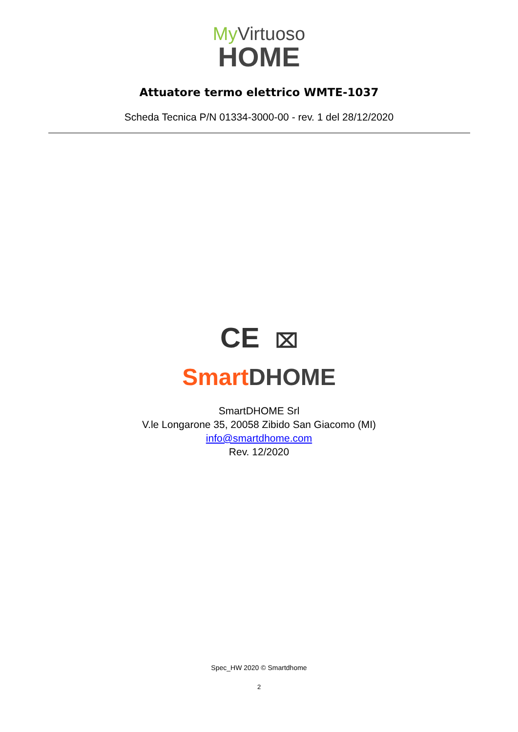My Virtuoso
HOME
Attuatore termo elettrico WMTE-1037
Scheda Tecnica P/N 01334-3000-00 - rev. 1 del 28/12/2020
CE ⌧
Smart DHOME
SmartDHOME Srl
V.le Longarone 35, 20058 Zibido San Giacomo (MI)
info@smartdhome.com
Rev. 12/2020
Spec_HW 2020 © Smartdhome
2